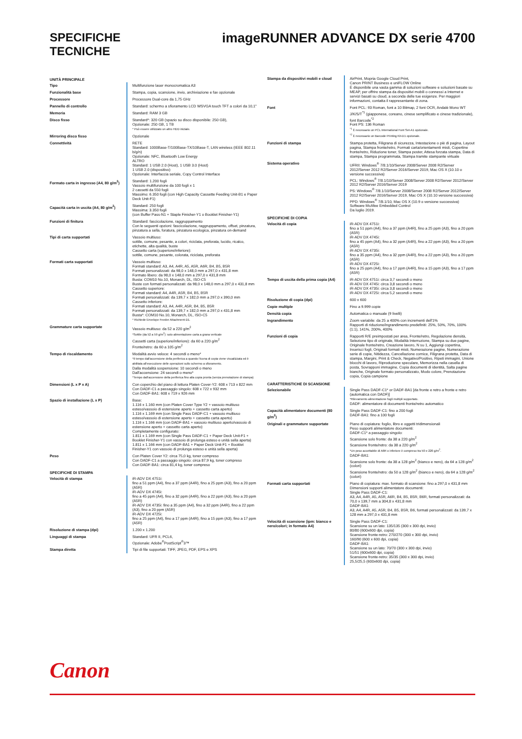SPECIFICHE
TECNICHE
imageRUNNER ADVANCE DX serie 4700
| UNITÀ PRINCIPALE | |
| --- | --- |
| Tipo | Multifunzione laser monocromatica A3 |
| Funzionalità base | Stampa, copia, scansione, invio, archiviazione e fax opzionale |
| Processore | Processore Dual-core da 1,75 GHz |
| Pannello di controllo | Standard: schermo a sfioramento LCD WSVGA touch TFT a colori da 10,1" |
| Memoria | Standard: RAM 3 GB |
| Disco fisso | Standard*: 320 GB (spazio su disco disponibile: 250 GB), Opzionale: 250 GB, 1 TB * Può essere utilizzato un altro HDD iniziale. |
| Mirroring disco fisso | Opzionale |
| Connettività | RETE Standard: 1000Base-T/100Base-TX/10Base-T, LAN wireless (IEEE 802.11 b/g/n) Opzionale: NFC, Bluetooth Low Energy ALTRO Standard: 1 USB 2.0 (Host), 1 USB 3.0 (Host) 1 USB 2.0 (dispositivo) Opzionale: Interfaccia seriale, Copy Control Interface |
| Formato carta in ingresso (A4, 80 g/m<sup>2</sup>) | Standard: 1.200 fogli Vassoio multifunzione da 100 fogli x 1 2 cassetti da 550 fogli Massimo: 6.350 fogli (con High Capacity Cassette Feeding Unit-B1 e Paper Deck Unit-F1) |
| Capacità carta in uscita (A4, 80 g/m<sup>2</sup>) | Standard: 250 fogli Massima: 3.350 fogli (con Buffer Pass-N1 + Staple Finisher-Y1 o Booklet Finisher-Y1) |
| Funzioni di finitura | Standard: fascicolazione, raggruppamento Con le seguenti opzioni: fascicolazione, raggruppamento, offset, pinzatura, pinzatura a sella, foratura, pinzatura ecologica, pinzatura on-demand |
| Tipi di carta supportati | Vassoio multiuso: sottile, comune, pesante, a colori, riciclata, preforata, lucido, ricalco, etichette, alta qualità, buste Cassetto carta (superiore/inferiore): sottile, comune, pesante, colorata, riciclata, preforata |
| Formati carta supportati | Vassoio multiuso: Formati standard: A3, A4, A4R, A5, A5R, A6R, B4, B5, B5R Formati personalizzati: da 98,0 x 148,0 mm a 297,0 x 431,8 mm Formato libero: da 98,0 x 148,0 mm a 297,0 x 431,8 mm Busta: COM10 No.10, Monarch, DL, ISO-C5 Buste con formati personalizzati: da 98,0 x 148,0 mm a 297,0 x 431,8 mm Cassetto superiore: Formati standard: A4, A4R, A5R, B4, B5, B5R Formati personalizzati: da 139,7 x 182,0 mm a 297,0 x 390,0 mm Cassetto inferiore: Formati standard: A3, A4, A4R, A5R, B4, B5, B5R Formati personalizzati: da 139,7 x 182,0 mm a 297,0 x 431,8 mm Busta*: COM10 No.10, Monarch, DL, ISO-C5 * Richiede Envelope Feeder Attachment-D1. |
| Grammature carta supportate | Vassoio multiuso: da 52 a 220 g/m<sup>2</sup> *Sottile (da 52 a 59 g/m<sup>2</sup>): solo alimentazione carta a grana verticale Cassetti carta (superiore/inferiore): da 60 a 220 g/m<sup>2</sup> Fronte/retro: da 60 a 105 g/m<sup>2</sup> |
| Tempo di riscaldamento | Modalità avvio veloce: 4 secondi o meno* *Il tempo dall'accensione della periferica a quando l'icona di copia viene visualizzata ed è abilitata all'esecuzione delle operazioni sullo schermo a sfioramento. Dalla modalità sospensione: 10 secondi o meno Dall'accensione: 24 secondi o meno* *Tempo dall'accensione della periferica fino alla copia pronta (senza prenotazione di stampa) |
| Dimensioni (L x P x A) | Con coperchio del piano di lettura Platen Cover-Y2: 608 x 713 x 822 mm Con DADF-C1 a passaggio singolo: 608 x 722 x 932 mm Con DADF-BA1: 608 x 719 x 926 mm |
| Spazio di installazione (L x P) | Base: 1.116 x 1.160 mm (con Platen Cover Type Y2 + vassoio multiuso esteso/vassoio di estensione aperto + cassetto carta aperto) 1.116 x 1.169 mm (con Single Pass DADF-C1 + vassoio multiuso esteso/vassoio di estensione aperto + cassetto carta aperto) 1.116 x 1.166 mm (con DADF-BA1 + vassoio multiuso aperto/vassoio di estensione aperto + cassetto carta aperto) Completamente configurato: 1.811 x 1.169 mm (con Single Pass DADF-C1 + Paper Deck Unit-F1 + Booklet Finisher-Y1 con vassoio di prolunga esteso e unità sella aperta) 1.811 x 1.166 mm (con DADF-BA1 + Paper Deck Unit-F1 + Booklet Finisher-Y1 con vassoio di prolunga esteso e unità sella aperta) |
| Peso | Con Platen Cover Y2: circa 75,0 kg, toner compreso Con DADF-C1 a passaggio singolo: circa 87,9 kg, toner compreso Con DADF-BA1: circa 81,4 kg, toner compreso |
| SPECIFICHE DI STAMPA | |
| Velocità di stampa | iR-ADV DX 4751i: fino a 51 ppm (A4), fino a 37 ppm (A4R), fino a 25 ppm (A3), fino a 20 ppm (A5R) iR-ADV DX 4745i: fino a 45 ppm (A4), fino a 32 ppm (A4R), fino a 22 ppm (A3), fino a 20 ppm (A5R) iR-ADV DX 4735i: fino a 35 ppm (A4), fino a 32 ppm (A4R), fino a 22 ppm (A3), fino a 20 ppm (A5R) iR-ADV DX 4725i: fino a 25 ppm (A4), fino a 17 ppm (A4R), fino a 15 ppm (A3), fino a 17 ppm (A5R) |
| Risoluzione di stampa (dpi) | 1.200 x 1.200 |
| Linguaggi di stampa | Standard: UFR II, PCL6, Opzionale: Adobe<sup>®</sup>PostScript<sup>®</sup>3™ |
| Stampa diretta | Tipi di file supportati: TIFF, JPEG, PDF, EPS e XPS |
| Stampa da dispositivi mobili e cloud | AirPrint, Mopria Google Cloud Print, Canon PRINT Business e uniFLOW Online È disponibile una vasta gamma di soluzioni software e soluzioni basate su MEAP, per offrire stampa da dispositivi mobili o connessi a Internet e servizi basati su cloud, a seconda delle tue esigenze. Per maggiori informazioni, contatta il rappresentante di zona. |
| Font | Font PCL: 93 Roman, font a 10 Bitmap, 2 font OCR, Andalé Mono WT J/K/S/T<sup>*1</sup> (giapponese, coreano, cinese semplificato e cinese tradizionale), font Barcode<sup>*2</sup> Font PS: 136 Roman <sup>*1</sup> È necessario un PCL International Font Set-A1 opzionale. <sup>*2</sup> È necessario un Barcode Printing Kit-D1 opzionale. |
| Funzioni di stampa | Stampa protetta, Filigrana di sicurezza, Intestazione o piè di pagina, Layout pagina, Stampa fronte/retro, Formati carta/orientamenti misti, Copertine fronte/retro, Riduzione toner, Stampa poster, Attesa forzata stampa, Data di stampa, Stampa programmata, Stampa tramite stampante virtuale |
| Sistema operativo | UFRII: Windows<sup>®</sup> 7/8.1/10/Server 2008/Server 2008 R2/Server 2012/Server 2012 R2/Server 2016/Server 2019, Mac OS X (10.10 o versione successiva) PCL: Windows<sup>®</sup> 7/8.1/10/Server 2008/Server 2008 R2/Server 2012/Server 2012 R2/Server 2016/Server 2019 PS: Windows<sup>®</sup> 7/8.1/10/Server 2008/Server 2008 R2/Server 2012/Server 2012 R2/Server 2016/Server 2019, Mac OS X (10.10 versione successiva) PPD: Windows<sup>®</sup> 7/8.1/10, Mac OS X (10.9 o versione successiva) Software McAfee Embedded Control Da luglio 2019. |
| SPECIFICHE DI COPIA | |
| Velocità di copia | iR-ADV DX 4751i: fino a 51 ppm (A4), fino a 37 ppm (A4R), fino a 25 ppm (A3), fino a 20 ppm (A5R) iR-ADV DX 4745i: fino a 45 ppm (A4), fino a 32 ppm (A4R), fino a 22 ppm (A3), fino a 20 ppm (A5R) iR-ADV DX 4735i: fino a 35 ppm (A4), fino a 32 ppm (A4R), fino a 22 ppm (A3), fino a 20 ppm (A5R) iR-ADV DX 4725i: fino a 25 ppm (A4), fino a 17 ppm (A4R), fino a 15 ppm (A3), fino a 17 ppm (A5R) |
| Tempo di uscita della prima copia (A4) | iR-ADV DX 4751i: circa 3,7 secondi o meno iR-ADV DX 4745i: circa 3,8 secondi o meno iR-ADV DX 4735i: circa 3,8 secondi o meno iR-ADV DX 4725i: circa 5,2 secondi o meno |
| Risoluzione di copia (dpi) | 600 x 600 |
| Copie multiple | Fino a 9.999 copie |
| Densità copia | Automatica o manuale (9 livelli) |
| Ingrandimento | Zoom variabile: da 25 a 400% con incrementi dell'1% Rapporti di riduzione/ingrandimento predefiniti: 25%, 50%, 70%, 100% (1:1), 141%, 200%, 400% |
| Funzioni di copia | Rapporti R/E preimpostati per area, Fronte/retro, Regolazione densità, Selezione tipo di originale, Modalità Interruzione, Stampa su due pagine, Originale fronte/retro, Creazione lavoro, N su 1, Aggiungi copertina, Inserisci fogli, Originali formati misti, Numerazione pagine, Numerazione serie di copie, Nitidezza, Cancellazione cornice, Filigrana protetta, Data di stampa, Margini, Print & Check, Negativo/Positivo, Ripeti immagini, Unione blocchi di lavoro, Riproduzione speculare, Memorizza nella casella di posta, Sovrapponi immagine, Copia documenti di identità, Salta pagine bianche, Originale formato personalizzato, Modo colore, Prenotazione copia, Copia campione |
| CARATTERISTICHE DI SCANSIONE | |
| Selezionabile | Single Pass DADF-C1* or DADF-BA1 [da fronte e retro a fronte e retro (automatica con DADF)] *Rilevamento alimentazione fogli multipli supportato. DADF: alimentatore di documenti fronte/retro automatico |
| Capacità alimentatore documenti (80 g/m<sup>2</sup>) | Single Pass DADF-C1: fino a 200 fogli DADF-BA1: fino a 100 fogli |
| Originali e grammature supportate | Piano di copiatura: foglio, libro e oggetti tridimensionali Peso supporti alimentatore documenti: DADF-C1* a passaggio singolo: Scansione solo fronte: da 38 a 220 g/m<sup>2</sup> Scansione fronte/retro: da 38 a 220 g/m<sup>2</sup> *Un peso accettabile di A6R o inferiore è compreso tra 50 e 220 g/m<sup>2</sup>. DADF-BA1: Scansione solo fronte: da 38 a 128 g/m<sup>2</sup> (bianco e nero), da 64 a 128 g/m<sup>2</sup> (colori) Scansione fronte/retro: da 50 a 128 g/m<sup>2</sup> (bianco e nero), da 64 a 128 g/m<sup>2</sup> (colori) |
| Formati carta supportati | Piano di copiatura: max. formato di scansione: fino a 297,0 x 431,8 mm Dimensioni supporti alimentatore documenti: Single Pass DADF-C1: A3, A4, A4R, A5, A5R, A6R, B4, B5, B5R, B6R, formati personalizzati: da 70,0 x 139,7 mm a 304,8 x 431,8 mm DADF-BA1: A3, A4, A4R, A5, A5R, B4, B5, B5R, B6, formati personalizzati: da 139,7 x 128 mm a 297,0 x 431,8 mm |
| Velocità di scansione (ipm: bianco e nero/colori; in formato A4) | Single Pass DADF-C1: Scansione su un lato: 135/135 (300 x 300 dpi, invio) 80/80 (600x600 dpi, copia) Scansione fronte-retro: 270/270 (300 x 300 dpi, invio) 160/90 (600 x 600 dpi, copia) DADF-BA1: Scansione su un lato: 70/70 (300 x 300 dpi, invio) 51/51 (600x600 dpi, copia) Scansione fronte-retro: 35/35 (300 x 300 dpi, invio) 25,5/25,5 (600x600 dpi, copia) |
Canon